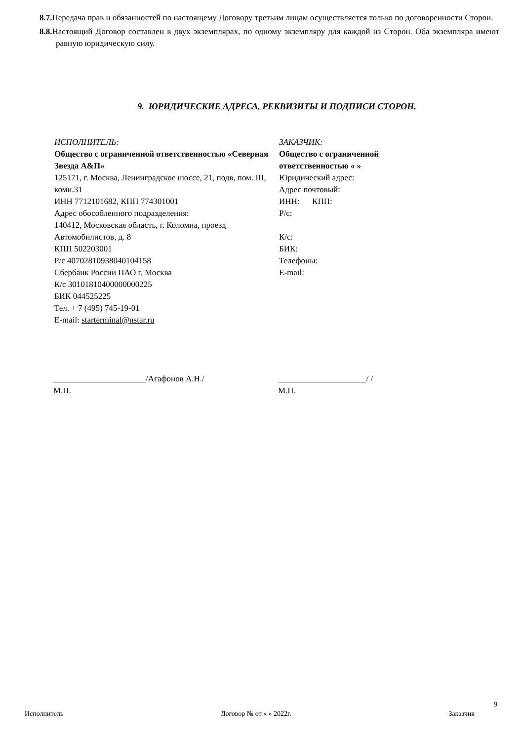8.7. Передача прав и обязанностей по настоящему Договору третьим лицам осуществляется только по договоренности Сторон.
8.8. Настоящий Договор составлен в двух экземплярах, по одному экземпляру для каждой из Сторон. Оба экземпляра имеют равную юридическую силу.
9. ЮРИДИЧЕСКИЕ АДРЕСА, РЕКВИЗИТЫ И ПОДПИСИ СТОРОН.
ИСПОЛНИТЕЛЬ:
Общество с ограниченной ответственностью «Северная Звезда А&П»
125171, г. Москва, Ленинградское шоссе, 21, подв, пом. III, комн.31
ИНН 7712101682, КПП 774301001
Адрес обособленного подразделения:
140412, Московская область, г. Коломна, проезд Автомобилистов, д. 8
КПП 502203001
Р/с 40702810938040104158
Сбербанк России ПАО г. Москва
К/с 30101810400000000225
БИК 044525225
Тел. + 7 (495) 745-19-01
E-mail: starterminal@nstar.ru
ЗАКАЗЧИК:
Общество с ограниченной ответственностью « »
Юридический адрес:
Адрес почтовый:
ИНН: КПП:
Р/с:
К/с:
БИК:
Телефоны:
E-mail:
______________________/Агафонов А.Н./
М.П.
_____________________/ /
М.П.
9
Исполнитель Договор № от « » 2022г. Заказчик